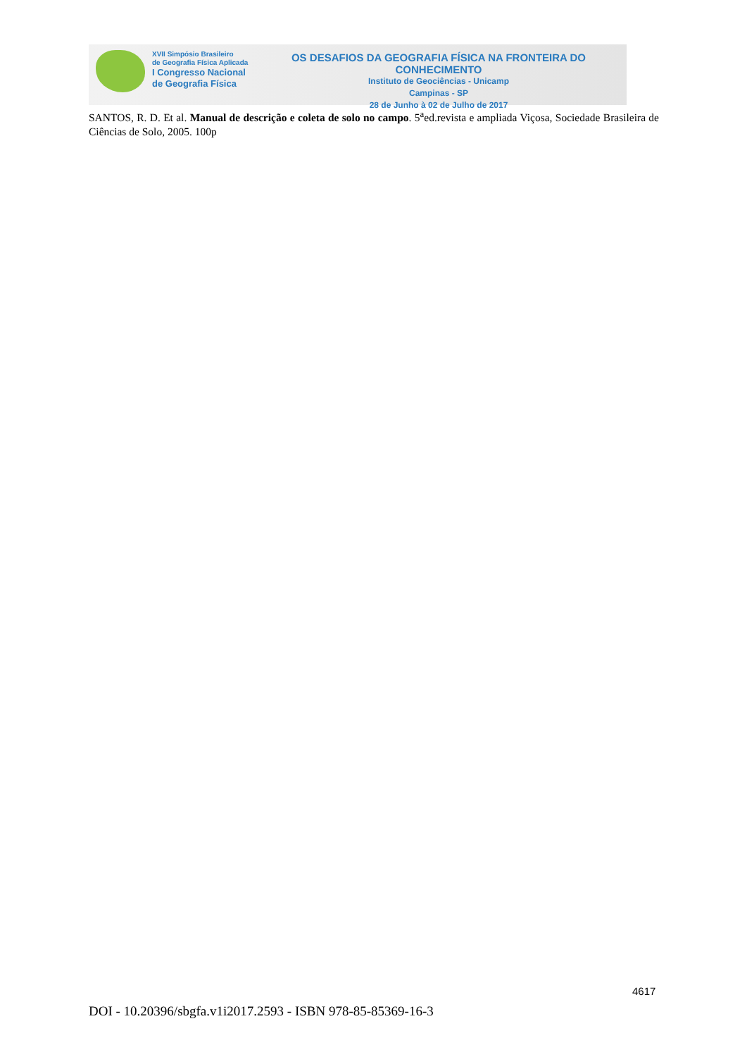XVII Simpósio Brasileiro
de Geografia Física Aplicada
I Congresso Nacional
de Geografia Física
OS DESAFIOS DA GEOGRAFIA FÍSICA NA FRONTEIRA DO CONHECIMENTO
Instituto de Geociências - Unicamp
Campinas - SP
28 de Junho à 02 de Julho de 2017
SANTOS, R. D. Et al. Manual de descrição e coleta de solo no campo. 5<sup>a</sup>ed.revista e ampliada Viçosa, Sociedade Brasileira de Ciências de Solo, 2005. 100p
4617
DOI - 10.20396/sbgfa.v1i2017.2593 - ISBN 978-85-85369-16-3